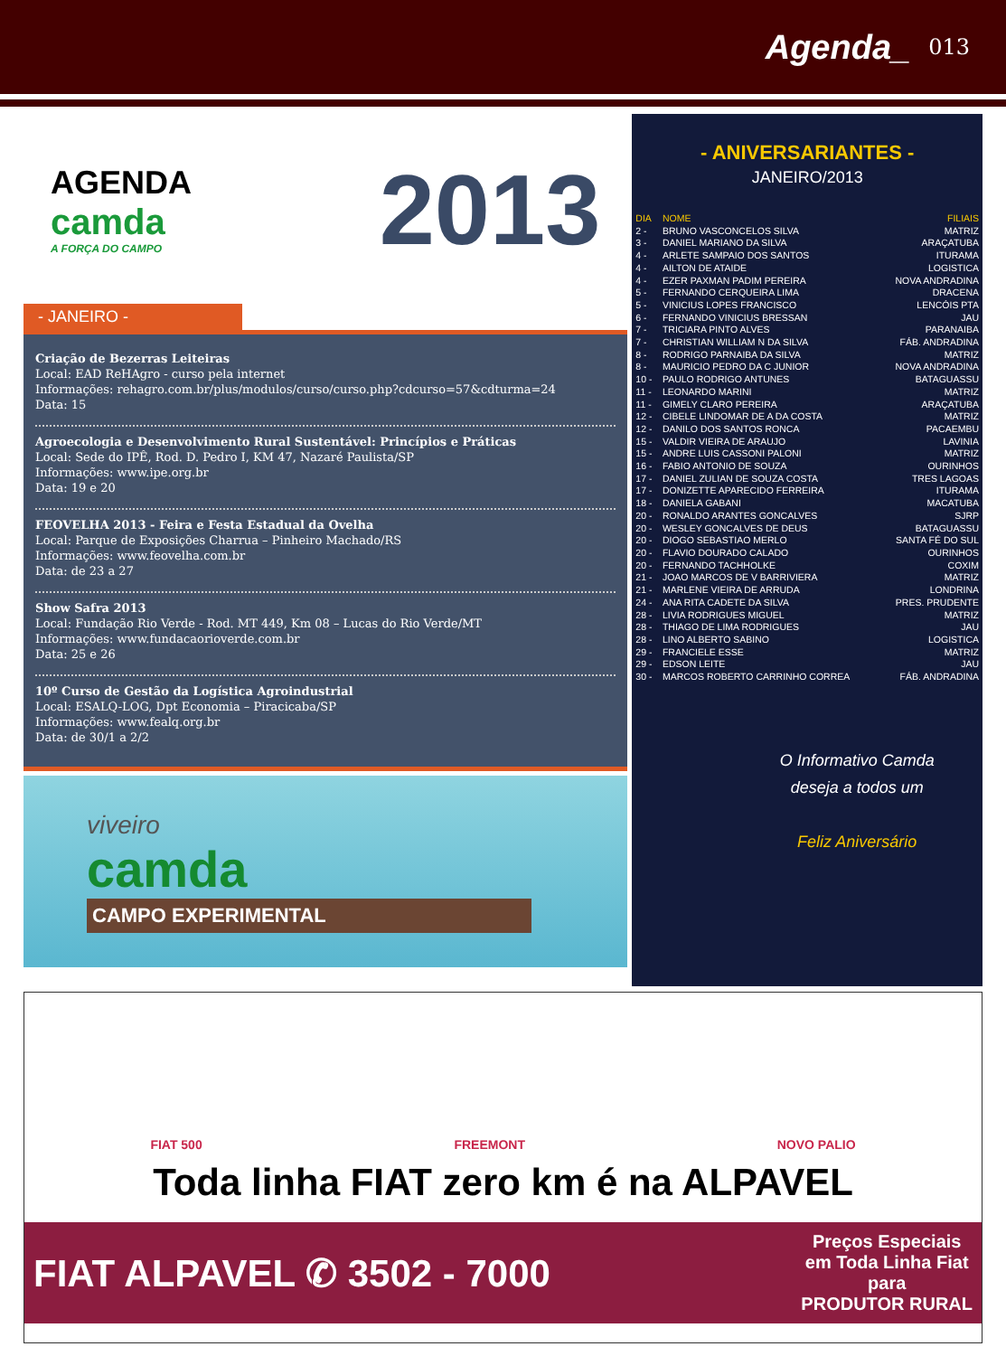Agenda_ 013
AGENDA
camda
A FORÇA DO CAMPO
2013
- JANEIRO -
Criação de Bezerras Leiteiras
Local: EAD ReHAgro - curso pela internet
Informações: rehagro.com.br/plus/modulos/curso/curso.php?cdcurso=57&cdturma=24
Data: 15
Agroecologia e Desenvolvimento Rural Sustentável: Princípios e Práticas
Local: Sede do IPÊ, Rod. D. Pedro I, KM 47, Nazaré Paulista/SP
Informações: www.ipe.org.br
Data: 19 e 20
FEOVELHA 2013 - Feira e Festa Estadual da Ovelha
Local: Parque de Exposições Charrua – Pinheiro Machado/RS
Informações: www.feovelha.com.br
Data: de 23 a 27
Show Safra 2013
Local: Fundação Rio Verde - Rod. MT 449, Km 08 – Lucas do Rio Verde/MT
Informações: www.fundacaorioverde.com.br
Data: 25 e 26
10º Curso de Gestão da Logística Agroindustrial
Local: ESALQ-LOG, Dpt Economia – Piracicaba/SP
Informações: www.fealq.org.br
Data: de 30/1 a 2/2
viveiro
camda
CAMPO EXPERIMENTAL
- ANIVERSARIANTES -
JANEIRO/2013
| DIA | NOME | FILIAIS |
| --- | --- | --- |
| 2 - | BRUNO VASCONCELOS SILVA | MATRIZ |
| 3 - | DANIEL MARIANO DA SILVA | ARAÇATUBA |
| 4 - | ARLETE SAMPAIO DOS SANTOS | ITURAMA |
| 4 - | AILTON DE ATAIDE | LOGISTICA |
| 4 - | EZER PAXMAN PADIM PEREIRA | NOVA ANDRADINA |
| 5 - | FERNANDO CERQUEIRA LIMA | DRACENA |
| 5 - | VINICIUS LOPES FRANCISCO | LENCÓIS PTA |
| 6 - | FERNANDO VINICIUS BRESSAN | JAU |
| 7 - | TRICIARA PINTO ALVES | PARANAIBA |
| 7 - | CHRISTIAN WILLIAM N DA SILVA | FÁB. ANDRADINA |
| 8 - | RODRIGO PARNAIBA DA SILVA | MATRIZ |
| 8 - | MAURICIO PEDRO DA C JUNIOR | NOVA ANDRADINA |
| 10 - | PAULO RODRIGO ANTUNES | BATAGUASSU |
| 11 - | LEONARDO MARINI | MATRIZ |
| 11 - | GIMELY CLARO PEREIRA | ARAÇATUBA |
| 12 - | CIBELE LINDOMAR DE A DA COSTA | MATRIZ |
| 12 - | DANILO DOS SANTOS RONCA | PACAEMBU |
| 15 - | VALDIR VIEIRA DE ARAUJO | LAVINIA |
| 15 - | ANDRE LUIS CASSONI PALONI | MATRIZ |
| 16 - | FABIO ANTONIO DE SOUZA | OURINHOS |
| 17 - | DANIEL ZULIAN DE SOUZA COSTA | TRES LAGOAS |
| 17 - | DONIZETTE APARECIDO FERREIRA | ITURAMA |
| 18 - | DANIELA GABANI | MACATUBA |
| 20 - | RONALDO ARANTES GONCALVES | SJRP |
| 20 - | WESLEY GONCALVES DE DEUS | BATAGUASSU |
| 20 - | DIOGO SEBASTIAO MERLO | SANTA FÉ DO SUL |
| 20 - | FLAVIO DOURADO CALADO | OURINHOS |
| 20 - | FERNANDO TACHHOLKE | COXIM |
| 21 - | JOAO MARCOS DE V BARRIVIERA | MATRIZ |
| 21 - | MARLENE VIEIRA DE ARRUDA | LONDRINA |
| 24 - | ANA RITA CADETE DA SILVA | PRES. PRUDENTE |
| 28 - | LIVIA RODRIGUES MIGUEL | MATRIZ |
| 28 - | THIAGO DE LIMA RODRIGUES | JAU |
| 28 - | LINO ALBERTO SABINO | LOGISTICA |
| 29 - | FRANCIELE ESSE | MATRIZ |
| 29 - | EDSON LEITE | JAU |
| 30 - | MARCOS ROBERTO CARRINHO CORREA | FÁB. ANDRADINA |
O Informativo Camda
deseja a todos um
Feliz Aniversário
FIAT 500 FREEMONT NOVO PALIO
Toda linha FIAT zero km é na ALPAVEL
FIAT ALPAVEL ✆ 3502 - 7000 Preços Especiais
em Toda Linha Fiat
para
PRODUTOR RURAL